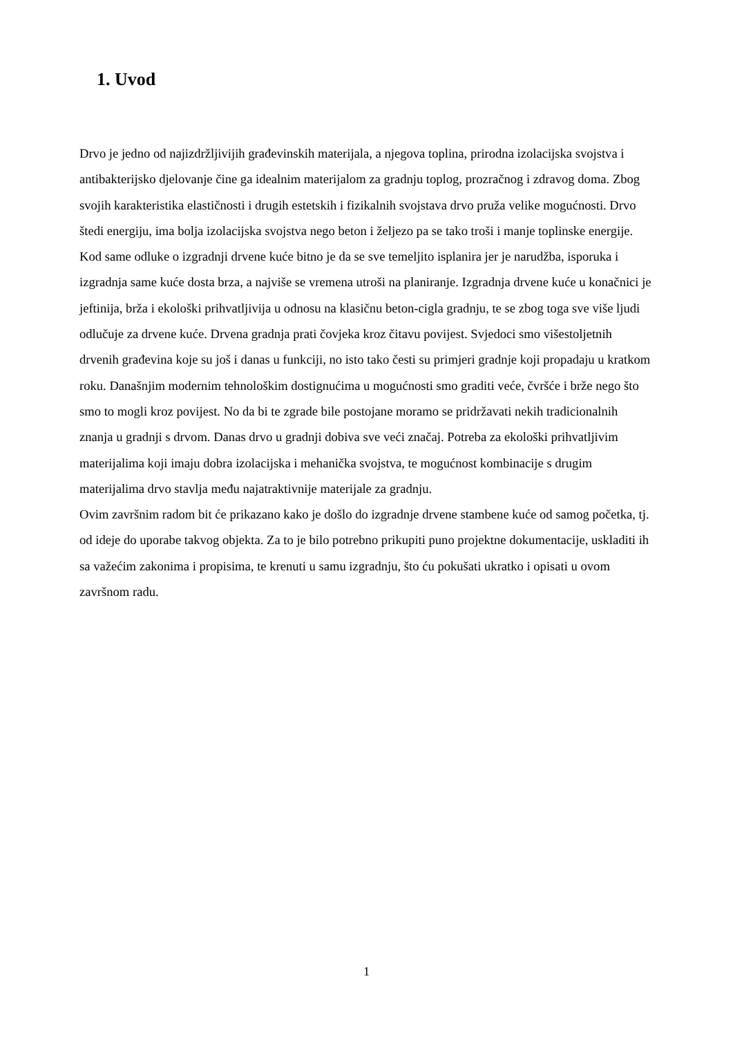1. Uvod
Drvo je jedno od najizdržljivijih građevinskih materijala, a njegova toplina, prirodna izolacijska svojstva i antibakterijsko djelovanje čine ga idealnim materijalom za gradnju toplog, prozračnog i zdravog doma. Zbog svojih karakteristika elastičnosti i drugih estetskih i fizikalnih svojstava drvo pruža velike mogućnosti. Drvo štedi energiju, ima bolja izolacijska svojstva nego beton i željezo pa se tako troši i manje toplinske energije. Kod same odluke o izgradnji drvene kuće bitno je da se sve temeljito isplanira jer je narudžba, isporuka i izgradnja same kuće dosta brza, a najviše se vremena utroši na planiranje. Izgradnja drvene kuće u konačnici je jeftinija, brža i ekološki prihvatljivija u odnosu na klasičnu beton-cigla gradnju, te se zbog toga sve više ljudi odlučuje za drvene kuće. Drvena gradnja prati čovjeka kroz čitavu povijest. Svjedoci smo višestoljetnih drvenih građevina koje su još i danas u funkciji, no isto tako česti su primjeri gradnje koji propadaju u kratkom roku. Današnjim modernim tehnološkim dostignućima u mogućnosti smo graditi veće, čvršće i brže nego što smo to mogli kroz povijest. No da bi te zgrade bile postojane moramo se pridržavati nekih tradicionalnih znanja u gradnji s drvom. Danas drvo u gradnji dobiva sve veći značaj. Potreba za ekološki prihvatljivim materijalima koji imaju dobra izolacijska i mehanička svojstva, te mogućnost kombinacije s drugim materijalima drvo stavlja među najatraktivnije materijale za gradnju.
Ovim završnim radom bit će prikazano kako je došlo do izgradnje drvene stambene kuće od samog početka, tj. od ideje do uporabe takvog objekta. Za to je bilo potrebno prikupiti puno projektne dokumentacije, uskladiti ih sa važećim zakonima i propisima, te krenuti u samu izgradnju, što ću pokušati ukratko i opisati u ovom završnom radu.
1